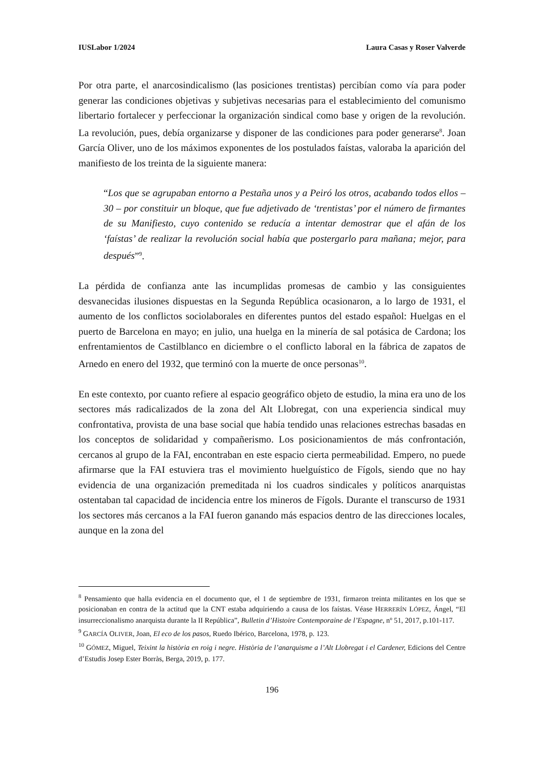IUSLabor 1/2024 Laura Casas y Roser Valverde
Por otra parte, el anarcosindicalismo (las posiciones trentistas) percibían como vía para poder generar las condiciones objetivas y subjetivas necesarias para el establecimiento del comunismo libertario fortalecer y perfeccionar la organización sindical como base y origen de la revolución. La revolución, pues, debía organizarse y disponer de las condiciones para poder generarse<sup>8</sup>. Joan García Oliver, uno de los máximos exponentes de los postulados faístas, valoraba la aparición del manifiesto de los treinta de la siguiente manera:
“Los que se agrupaban entorno a Pestaña unos y a Peiró los otros, acabando todos ellos – 30 – por constituir un bloque, que fue adjetivado de ‘trentistas’ por el número de firmantes de su Manifiesto, cuyo contenido se reducía a intentar demostrar que el afán de los ‘faístas’ de realizar la revolución social había que postergarlo para mañana; mejor, para después”<sup>9</sup>.
La pérdida de confianza ante las incumplidas promesas de cambio y las consiguientes desvanecidas ilusiones dispuestas en la Segunda República ocasionaron, a lo largo de 1931, el aumento de los conflictos sociolaborales en diferentes puntos del estado español: Huelgas en el puerto de Barcelona en mayo; en julio, una huelga en la minería de sal potásica de Cardona; los enfrentamientos de Castilblanco en diciembre o el conflicto laboral en la fábrica de zapatos de Arnedo en enero del 1932, que terminó con la muerte de once personas<sup>10</sup>.
En este contexto, por cuanto refiere al espacio geográfico objeto de estudio, la mina era uno de los sectores más radicalizados de la zona del Alt Llobregat, con una experiencia sindical muy confrontativa, provista de una base social que había tendido unas relaciones estrechas basadas en los conceptos de solidaridad y compañerismo. Los posicionamientos de más confrontación, cercanos al grupo de la FAI, encontraban en este espacio cierta permeabilidad. Empero, no puede afirmarse que la FAI estuviera tras el movimiento huelguístico de Fígols, siendo que no hay evidencia de una organización premeditada ni los cuadros sindicales y políticos anarquistas ostentaban tal capacidad de incidencia entre los mineros de Fígols. Durante el transcurso de 1931 los sectores más cercanos a la FAI fueron ganando más espacios dentro de las direcciones locales, aunque en la zona del
<sup>8</sup> Pensamiento que halla evidencia en el documento que, el 1 de septiembre de 1931, firmaron treinta militantes en los que se posicionaban en contra de la actitud que la CNT estaba adquiriendo a causa de los faístas. Véase HERRERÍN LÓPEZ, Ángel, “El insurreccionalismo anarquista durante la II República”, Bulletin d’Histoire Contemporaine de l’Espagne, nº 51, 2017, p.101-117.
<sup>9</sup> GARCÍA OLIVER, Joan, El eco de los pasos, Ruedo Ibérico, Barcelona, 1978, p. 123.
<sup>10</sup> GÓMEZ, Miguel, Teixint la història en roig i negre. Història de l’anarquisme a l’Alt Llobregat i el Cardener, Edicions del Centre d’Estudis Josep Ester Borràs, Berga, 2019, p. 177.
196